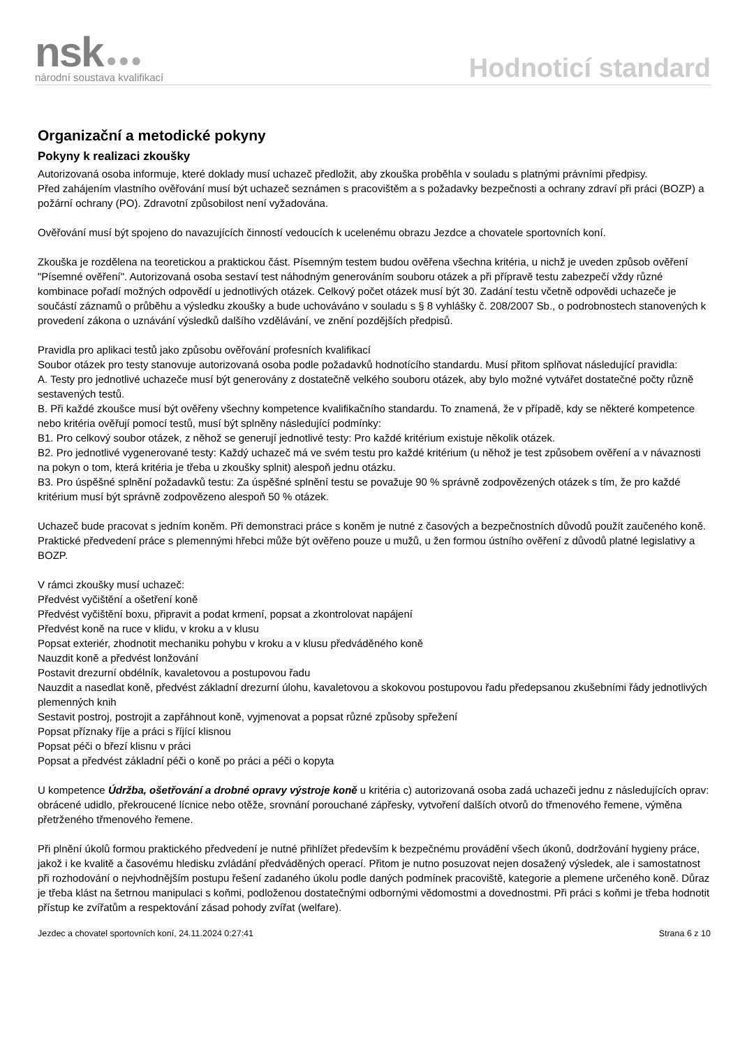nsk ●●●
národní soustava kvalifikací
Hodnoticí standard
Organizační a metodické pokyny
Pokyny k realizaci zkoušky
Autorizovaná osoba informuje, které doklady musí uchazeč předložit, aby zkouška proběhla v souladu s platnými právními předpisy.
Před zahájením vlastního ověřování musí být uchazeč seznámen s pracovištěm a s požadavky bezpečnosti a ochrany zdraví při práci (BOZP) a požární ochrany (PO). Zdravotní způsobilost není vyžadována.
Ověřování musí být spojeno do navazujících činností vedoucích k ucelenému obrazu Jezdce a chovatele sportovních koní.
Zkouška je rozdělena na teoretickou a praktickou část. Písemným testem budou ověřena všechna kritéria, u nichž je uveden způsob ověření "Písemné ověření". Autorizovaná osoba sestaví test náhodným generováním souboru otázek a při přípravě testu zabezpečí vždy různé kombinace pořadí možných odpovědí u jednotlivých otázek. Celkový počet otázek musí být 30. Zadání testu včetně odpovědi uchazeče je součástí záznamů o průběhu a výsledku zkoušky a bude uchováváno v souladu s § 8 vyhlášky č. 208/2007 Sb., o podrobnostech stanovených k provedení zákona o uznávání výsledků dalšího vzdělávání, ve znění pozdějších předpisů.
Pravidla pro aplikaci testů jako způsobu ověřování profesních kvalifikací
Soubor otázek pro testy stanovuje autorizovaná osoba podle požadavků hodnotícího standardu. Musí přitom splňovat následující pravidla:
A. Testy pro jednotlivé uchazeče musí být generovány z dostatečně velkého souboru otázek, aby bylo možné vytvářet dostatečné počty různě sestavených testů.
B. Při každé zkoušce musí být ověřeny všechny kompetence kvalifikačního standardu. To znamená, že v případě, kdy se některé kompetence nebo kritéria ověřují pomocí testů, musí být splněny následující podmínky:
B1. Pro celkový soubor otázek, z něhož se generují jednotlivé testy: Pro každé kritérium existuje několik otázek.
B2. Pro jednotlivé vygenerované testy: Každý uchazeč má ve svém testu pro každé kritérium (u něhož je test způsobem ověření a v návaznosti na pokyn o tom, která kritéria je třeba u zkoušky splnit) alespoň jednu otázku.
B3. Pro úspěšné splnění požadavků testu: Za úspěšné splnění testu se považuje 90 % správně zodpovězených otázek s tím, že pro každé kritérium musí být správně zodpovězeno alespoň 50 % otázek.
Uchazeč bude pracovat s jedním koněm. Při demonstraci práce s koněm je nutné z časových a bezpečnostních důvodů použít zaučeného koně. Praktické předvedení práce s plemennými hřebci může být ověřeno pouze u mužů, u žen formou ústního ověření z důvodů platné legislativy a BOZP.
V rámci zkoušky musí uchazeč:
Předvést vyčištění a ošetření koně
Předvést vyčištění boxu, připravit a podat krmení, popsat a zkontrolovat napájení
Předvést koně na ruce v klidu, v kroku a v klusu
Popsat exteriér, zhodnotit mechaniku pohybu v kroku a v klusu předváděného koně
Nauzdit koně a předvést lonžování
Postavit drezurní obdélník, kavaletovou a postupovou řadu
Nauzdit a nasedlat koně, předvést základní drezurní úlohu, kavaletovou a skokovou postupovou řadu předepsanou zkušebními řády jednotlivých plemenných knih
Sestavit postroj, postrojit a zapřáhnout koně, vyjmenovat a popsat různé způsoby spřežení
Popsat příznaky říje a práci s říjící klisnou
Popsat péči o březí klisnu v práci
Popsat a předvést základní péči o koně po práci a péči o kopyta
U kompetence Údržba, ošetřování a drobné opravy výstroje koně u kritéria c) autorizovaná osoba zadá uchazeči jednu z následujících oprav: obrácené udidlo, překroucené lícnice nebo otěže, srovnání porouchané zápřesky, vytvoření dalších otvorů do třmenového řemene, výměna přetrženého třmenového řemene.
Při plnění úkolů formou praktického předvedení je nutné přihlížet především k bezpečnému provádění všech úkonů, dodržování hygieny práce, jakož i ke kvalitě a časovému hledisku zvládání předváděných operací. Přitom je nutno posuzovat nejen dosažený výsledek, ale i samostatnost při rozhodování o nejvhodnějším postupu řešení zadaného úkolu podle daných podmínek pracoviště, kategorie a plemene určeného koně. Důraz je třeba klást na šetrnou manipulaci s koňmi, podloženou dostatečnými odbornými vědomostmi a dovednostmi. Při práci s koňmi je třeba hodnotit přístup ke zvířatům a respektování zásad pohody zvířat (welfare).
Jezdec a chovatel sportovních koní, 24.11.2024 0:27:41 Strana 6 z 10